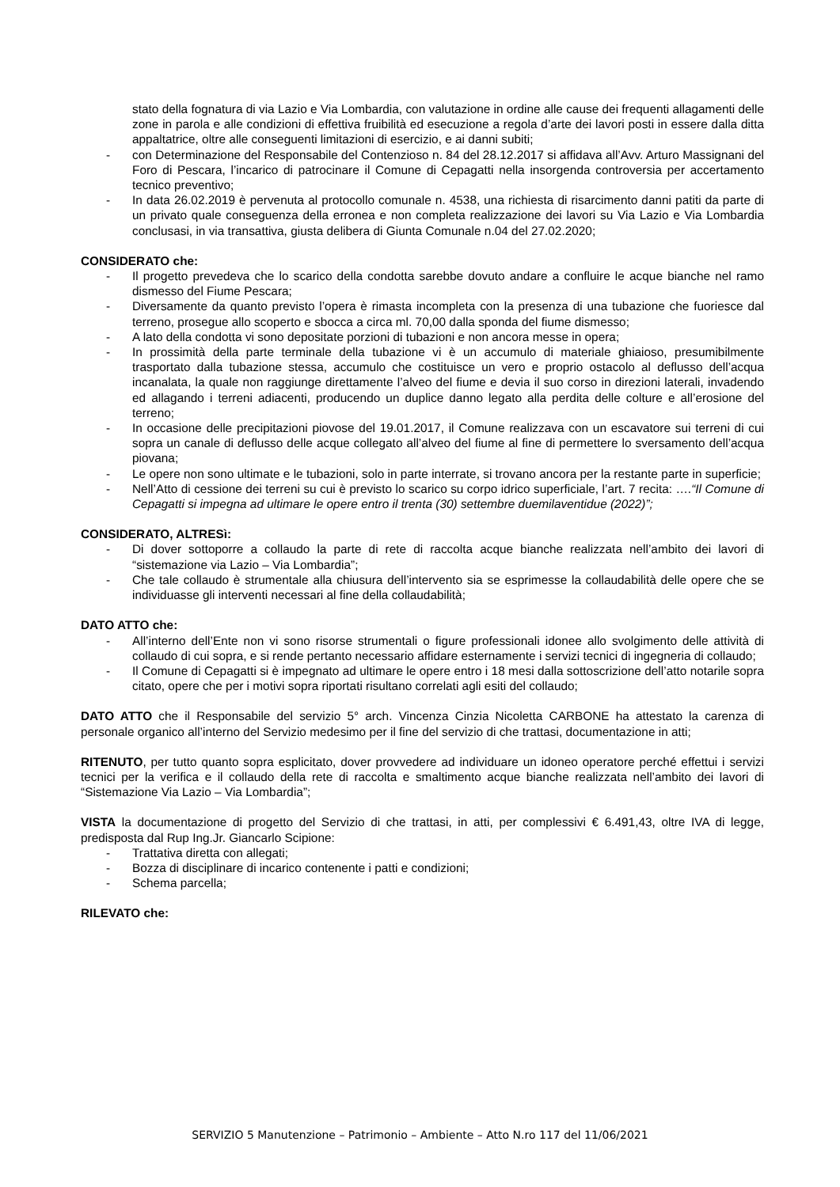stato della fognatura di via Lazio e Via Lombardia, con valutazione in ordine alle cause dei frequenti allagamenti delle zone in parola e alle condizioni di effettiva fruibilità ed esecuzione a regola d’arte dei lavori posti in essere dalla ditta appaltatrice, oltre alle conseguenti limitazioni di esercizio, e ai danni subiti;
- con Determinazione del Responsabile del Contenzioso n. 84 del 28.12.2017 si affidava all’Avv. Arturo Massignani del Foro di Pescara, l’incarico di patrocinare il Comune di Cepagatti nella insorgenda controversia per accertamento tecnico preventivo;
- In data 26.02.2019 è pervenuta al protocollo comunale n. 4538, una richiesta di risarcimento danni patiti da parte di un privato quale conseguenza della erronea e non completa realizzazione dei lavori su Via Lazio e Via Lombardia conclusasi, in via transattiva, giusta delibera di Giunta Comunale n.04 del 27.02.2020;
CONSIDERATO che:
- Il progetto prevedeva che lo scarico della condotta sarebbe dovuto andare a confluire le acque bianche nel ramo dismesso del Fiume Pescara;
- Diversamente da quanto previsto l’opera è rimasta incompleta con la presenza di una tubazione che fuoriesce dal terreno, prosegue allo scoperto e sbocca a circa ml. 70,00 dalla sponda del fiume dismesso;
- A lato della condotta vi sono depositate porzioni di tubazioni e non ancora messe in opera;
- In prossimità della parte terminale della tubazione vi è un accumulo di materiale ghiaioso, presumibilmente trasportato dalla tubazione stessa, accumulo che costituisce un vero e proprio ostacolo al deflusso dell’acqua incanalata, la quale non raggiunge direttamente l’alveo del fiume e devia il suo corso in direzioni laterali, invadendo ed allagando i terreni adiacenti, producendo un duplice danno legato alla perdita delle colture e all’erosione del terreno;
- In occasione delle precipitazioni piovose del 19.01.2017, il Comune realizzava con un escavatore sui terreni di cui sopra un canale di deflusso delle acque collegato all’alveo del fiume al fine di permettere lo sversamento dell’acqua piovana;
- Le opere non sono ultimate e le tubazioni, solo in parte interrate, si trovano ancora per la restante parte in superficie;
- Nell’Atto di cessione dei terreni su cui è previsto lo scarico su corpo idrico superficiale, l’art. 7 recita: ….“Il Comune di Cepagatti si impegna ad ultimare le opere entro il trenta (30) settembre duemilaventidue (2022)”;
CONSIDERATO, ALTRESì:
- Di dover sottoporre a collaudo la parte di rete di raccolta acque bianche realizzata nell’ambito dei lavori di “sistemazione via Lazio – Via Lombardia”;
- Che tale collaudo è strumentale alla chiusura dell’intervento sia se esprimesse la collaudabilità delle opere che se individuasse gli interventi necessari al fine della collaudabilità;
DATO ATTO che:
- All’interno dell’Ente non vi sono risorse strumentali o figure professionali idonee allo svolgimento delle attività di collaudo di cui sopra, e si rende pertanto necessario affidare esternamente i servizi tecnici di ingegneria di collaudo;
- Il Comune di Cepagatti si è impegnato ad ultimare le opere entro i 18 mesi dalla sottoscrizione dell’atto notarile sopra citato, opere che per i motivi sopra riportati risultano correlati agli esiti del collaudo;
DATO ATTO che il Responsabile del servizio 5° arch. Vincenza Cinzia Nicoletta CARBONE ha attestato la carenza di personale organico all’interno del Servizio medesimo per il fine del servizio di che trattasi, documentazione in atti;
RITENUTO, per tutto quanto sopra esplicitato, dover provvedere ad individuare un idoneo operatore perché effettui i servizi tecnici per la verifica e il collaudo della rete di raccolta e smaltimento acque bianche realizzata nell’ambito dei lavori di “Sistemazione Via Lazio – Via Lombardia”;
VISTA la documentazione di progetto del Servizio di che trattasi, in atti, per complessivi € 6.491,43, oltre IVA di legge, predisposta dal Rup Ing.Jr. Giancarlo Scipione:
- Trattativa diretta con allegati;
- Bozza di disciplinare di incarico contenente i patti e condizioni;
- Schema parcella;
RILEVATO che:
SERVIZIO 5 Manutenzione – Patrimonio – Ambiente – Atto N.ro 117 del 11/06/2021